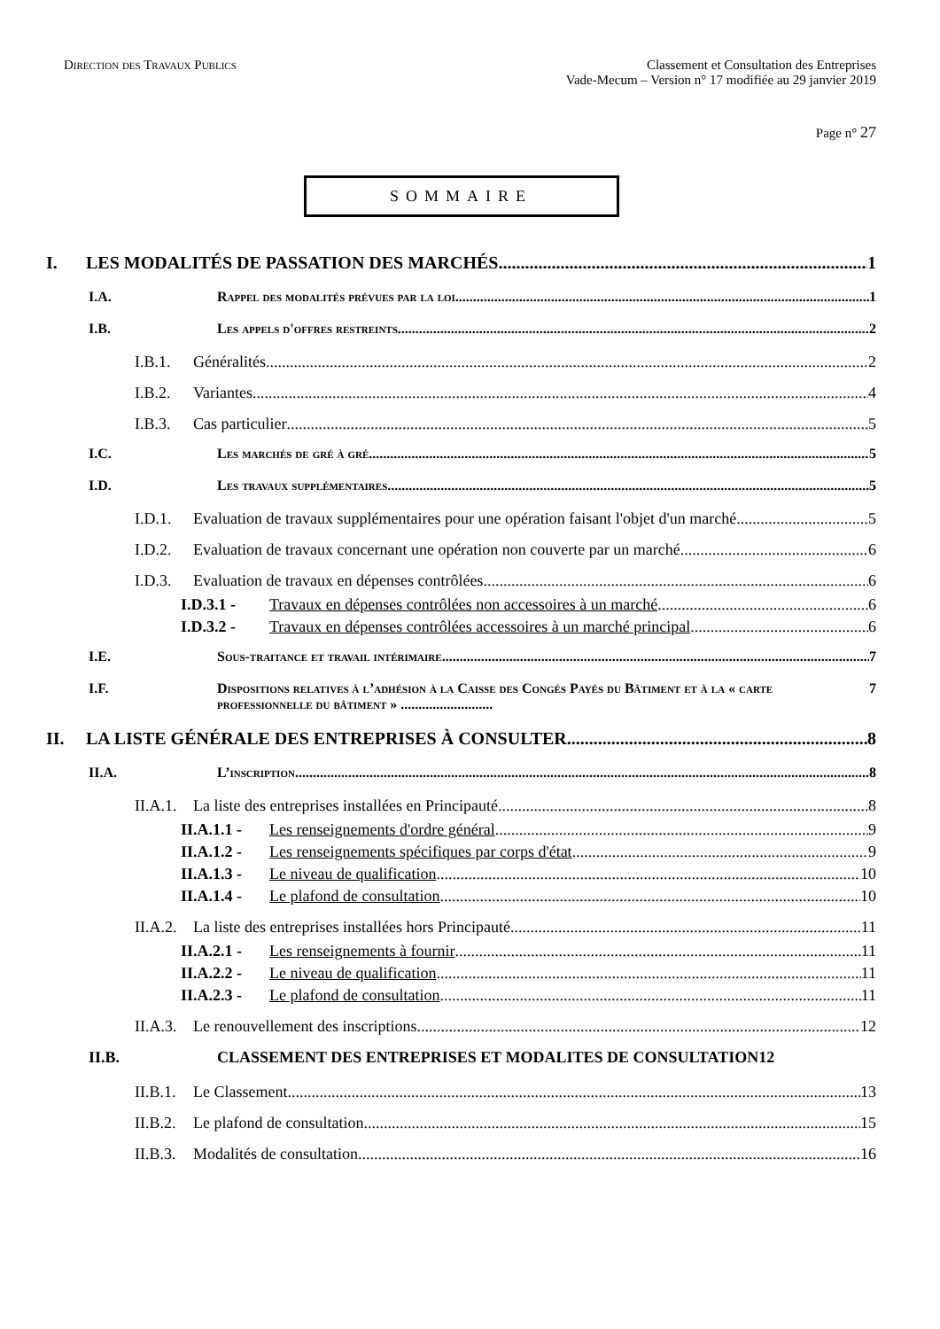Direction des Travaux Publics Classement et Consultation des Entreprises
Vade-Mecum – Version n° 17 modifiée au 29 janvier 2019
Page n° 27
SOMMAIRE
I. LES MODALITÉS DE PASSATION DES MARCHÉS 1
I.A. Rappel des modalités prévues par la loi 1
I.B. Les appels d'offres restreints 2
I.B.1. Généralités 2
I.B.2. Variantes 4
I.B.3. Cas particulier 5
I.C. Les marchés de gré à gré 5
I.D. Les travaux supplémentaires 5
I.D.1. Evaluation de travaux supplémentaires pour une opération faisant l'objet d'un marché 5
I.D.2. Evaluation de travaux concernant une opération non couverte par un marché 6
I.D.3. Evaluation de travaux en dépenses contrôlées 6
I.D.3.1 - Travaux en dépenses contrôlées non accessoires à un marché 6
I.D.3.2 - Travaux en dépenses contrôlées accessoires à un marché principal 6
I.E. Sous-traitance et travail intérimaire 7
I.F. Dispositions relatives à l’adhésion à la Caisse des Congés Payés du Bâtiment et à la « carte professionnelle du bâtiment » .......................... 7
II. LA LISTE GÉNÉRALE DES ENTREPRISES À CONSULTER 8
II.A. L’inscription 8
II.A.1. La liste des entreprises installées en Principauté 8
II.A.1.1 - Les renseignements d'ordre général 9
II.A.1.2 - Les renseignements spécifiques par corps d'état 9
II.A.1.3 - Le niveau de qualification 10
II.A.1.4 - Le plafond de consultation 10
II.A.2. La liste des entreprises installées hors Principauté 11
II.A.2.1 - Les renseignements à fournir 11
II.A.2.2 - Le niveau de qualification 11
II.A.2.3 - Le plafond de consultation 11
II.A.3. Le renouvellement des inscriptions 12
II.B. CLASSEMENT DES ENTREPRISES ET MODALITES DE CONSULTATION12
II.B.1. Le Classement 13
II.B.2. Le plafond de consultation 15
II.B.3. Modalités de consultation 16